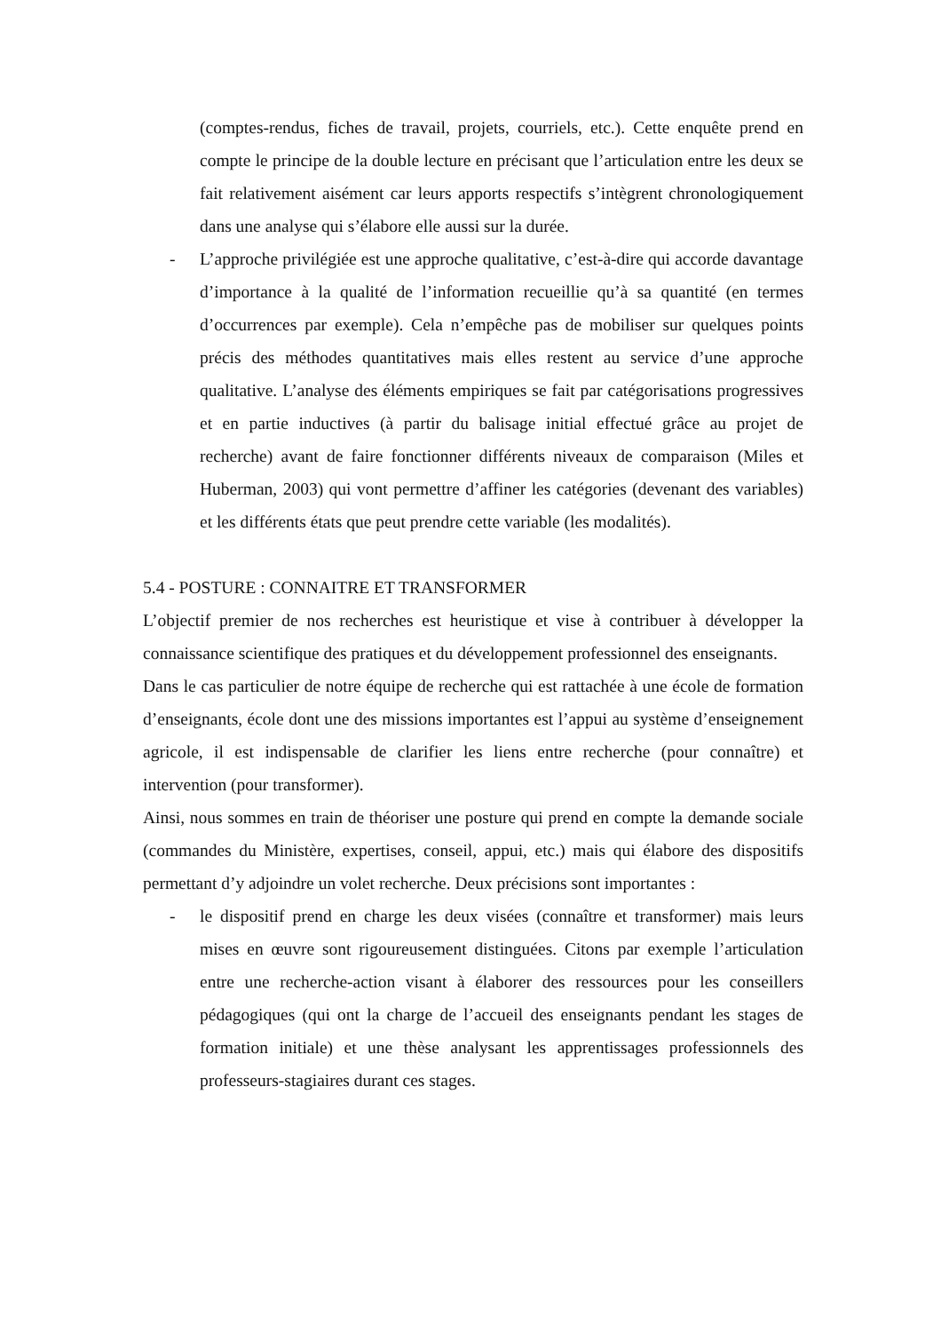(comptes-rendus, fiches de travail, projets, courriels, etc.). Cette enquête prend en compte le principe de la double lecture en précisant que l’articulation entre les deux se fait relativement aisément car leurs apports respectifs s’intègrent chronologiquement dans une analyse qui s’élabore elle aussi sur la durée.
- L’approche privilégiée est une approche qualitative, c’est-à-dire qui accorde davantage d’importance à la qualité de l’information recueillie qu’à sa quantité (en termes d’occurrences par exemple). Cela n’empêche pas de mobiliser sur quelques points précis des méthodes quantitatives mais elles restent au service d’une approche qualitative. L’analyse des éléments empiriques se fait par catégorisations progressives et en partie inductives (à partir du balisage initial effectué grâce au projet de recherche) avant de faire fonctionner différents niveaux de comparaison (Miles et Huberman, 2003) qui vont permettre d’affiner les catégories (devenant des variables) et les différents états que peut prendre cette variable (les modalités).
5.4 - POSTURE : CONNAITRE ET TRANSFORMER
L’objectif premier de nos recherches est heuristique et vise à contribuer à développer la connaissance scientifique des pratiques et du développement professionnel des enseignants.
Dans le cas particulier de notre équipe de recherche qui est rattachée à une école de formation d’enseignants, école dont une des missions importantes est l’appui au système d’enseignement agricole, il est indispensable de clarifier les liens entre recherche (pour connaître) et intervention (pour transformer).
Ainsi, nous sommes en train de théoriser une posture qui prend en compte la demande sociale (commandes du Ministère, expertises, conseil, appui, etc.) mais qui élabore des dispositifs permettant d’y adjoindre un volet recherche. Deux précisions sont importantes :
- le dispositif prend en charge les deux visées (connaître et transformer) mais leurs mises en œuvre sont rigoureusement distinguées. Citons par exemple l’articulation entre une recherche-action visant à élaborer des ressources pour les conseillers pédagogiques (qui ont la charge de l’accueil des enseignants pendant les stages de formation initiale) et une thèse analysant les apprentissages professionnels des professeurs-stagiaires durant ces stages.